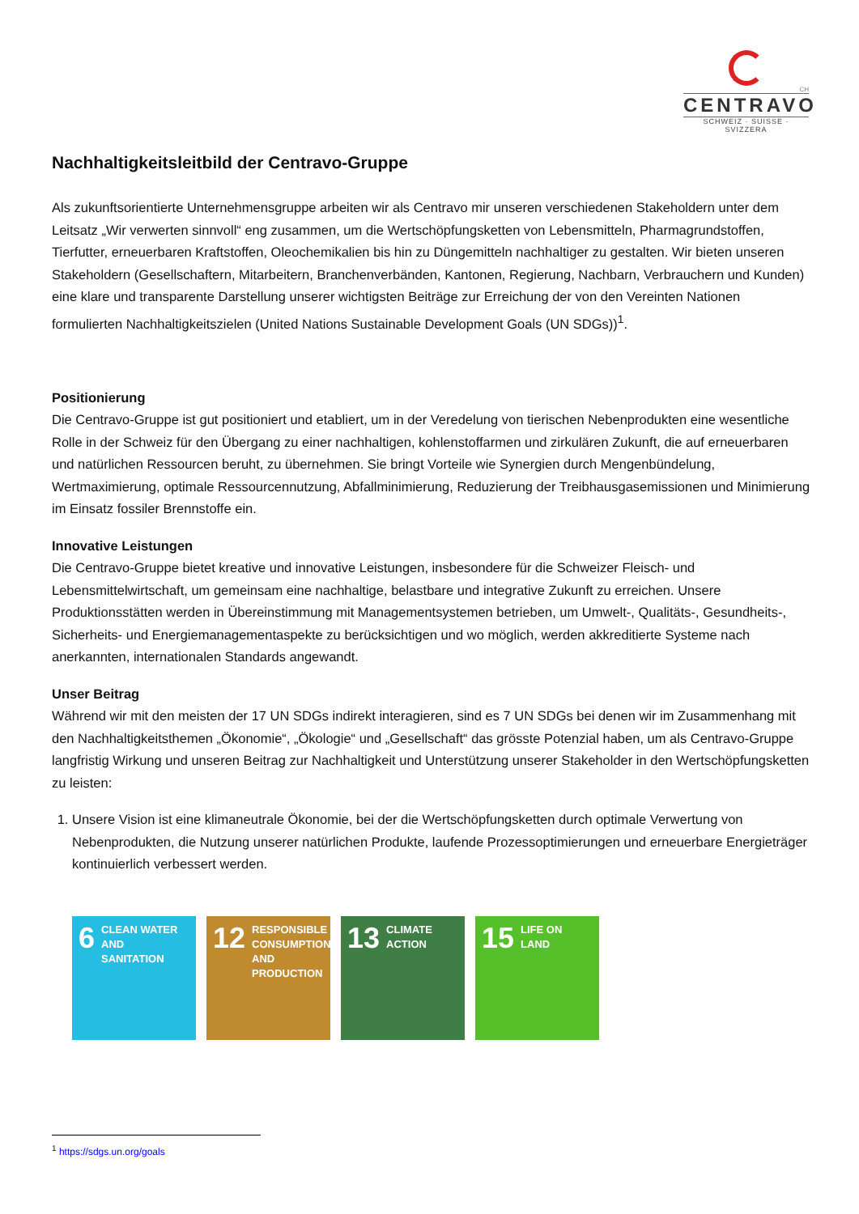CH
CENTRAVO
SCHWEIZ · SUISSE · SVIZZERA
Nachhaltigkeitsleitbild der Centravo-Gruppe
Als zukunftsorientierte Unternehmensgruppe arbeiten wir als Centravo mir unseren verschiedenen Stakeholdern unter dem Leitsatz „Wir verwerten sinnvoll“ eng zusammen, um die Wertschöpfungsketten von Lebensmitteln, Pharmagrundstoffen, Tierfutter, erneuerbaren Kraftstoffen, Oleochemikalien bis hin zu Düngemitteln nachhaltiger zu gestalten. Wir bieten unseren Stakeholdern (Gesellschaftern, Mitarbeitern, Branchenverbänden, Kantonen, Regierung, Nachbarn, Verbrauchern und Kunden) eine klare und transparente Darstellung unserer wichtigsten Beiträge zur Erreichung der von den Vereinten Nationen formulierten Nachhaltigkeitszielen (United Nations Sustainable Development Goals (UN SDGs))<sup>1</sup>.
Positionierung
Die Centravo-Gruppe ist gut positioniert und etabliert, um in der Veredelung von tierischen Nebenprodukten eine wesentliche Rolle in der Schweiz für den Übergang zu einer nachhaltigen, kohlenstoffarmen und zirkulären Zukunft, die auf erneuerbaren und natürlichen Ressourcen beruht, zu übernehmen. Sie bringt Vorteile wie Synergien durch Mengenbündelung, Wertmaximierung, optimale Ressourcennutzung, Abfallminimierung, Reduzierung der Treibhausgasemissionen und Minimierung im Einsatz fossiler Brennstoffe ein.
Innovative Leistungen
Die Centravo-Gruppe bietet kreative und innovative Leistungen, insbesondere für die Schweizer Fleisch- und Lebensmittelwirtschaft, um gemeinsam eine nachhaltige, belastbare und integrative Zukunft zu erreichen. Unsere Produktionsstätten werden in Übereinstimmung mit Managementsystemen betrieben, um Umwelt-, Qualitäts-, Gesundheits-, Sicherheits- und Energiemanagementaspekte zu berücksichtigen und wo möglich, werden akkreditierte Systeme nach anerkannten, internationalen Standards angewandt.
Unser Beitrag
Während wir mit den meisten der 17 UN SDGs indirekt interagieren, sind es 7 UN SDGs bei denen wir im Zusammenhang mit den Nachhaltigkeitsthemen „Ökonomie“, „Ökologie“ und „Gesellschaft“ das grösste Potenzial haben, um als Centravo-Gruppe langfristig Wirkung und unseren Beitrag zur Nachhaltigkeit und Unterstützung unserer Stakeholder in den Wertschöpfungsketten zu leisten:
1. Unsere Vision ist eine klimaneutrale Ökonomie, bei der die Wertschöpfungsketten durch optimale Verwertung von Nebenprodukten, die Nutzung unserer natürlichen Produkte, laufende Prozessoptimierungen und erneuerbare Energieträger kontinuierlich verbessert werden.
6 CLEAN WATER AND SANITATION
12 RESPONSIBLE CONSUMPTION AND PRODUCTION
13 CLIMATE ACTION
15 LIFE ON LAND
<sup>1</sup> https://sdgs.un.org/goals